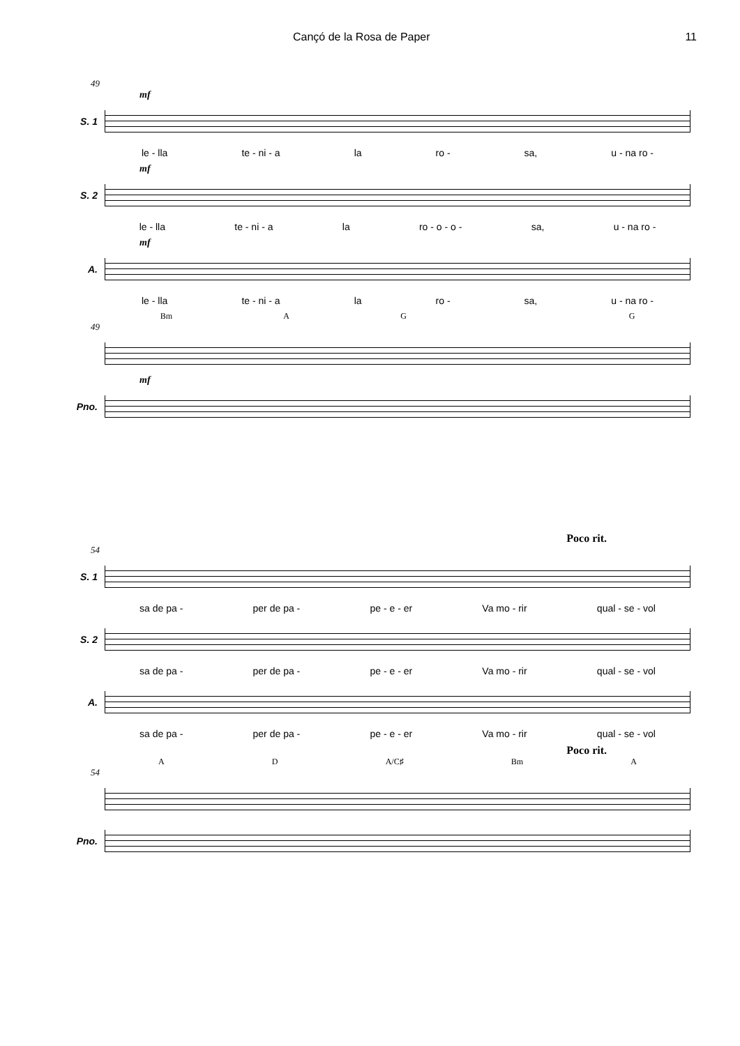Cançó de la Rosa de Paper 11
49
mf
S. 1
le - lla te - ni - a la ro - sa, u - na ro -
mf
S. 2
le - lla te - ni - a la ro - o - o - sa, u - na ro -
mf
A.
le - lla te - ni - a la ro - sa, u - na ro -
Bm AG G
49
mf
Pno.
Poco rit.
54
S. 1
sa de pa - per de pa - pe - e - er Va mo - rir qual - se - vol
S. 2
sa de pa - per de pa - pe - e - er Va mo - rir qual - se - vol
A.
sa de pa - per de pa - pe - e - er Va mo - rir qual - se - vol
Poco rit.
A D A/C♯ Bm A
54
Pno.